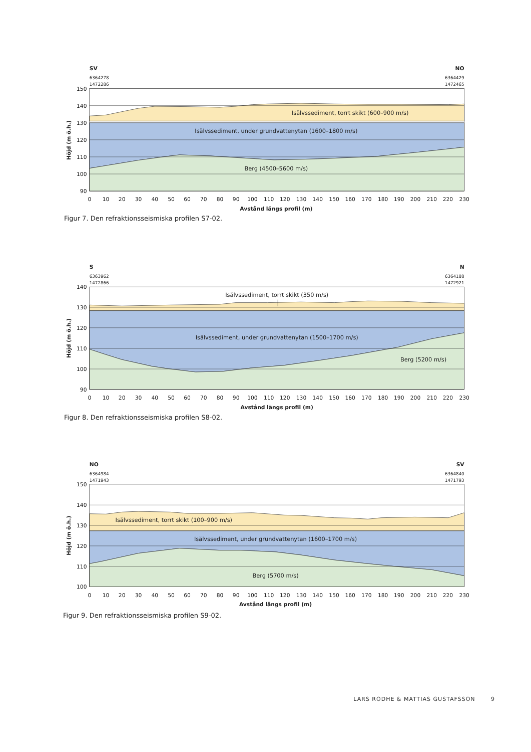SV
NO
6364278
1472286
6364429
1472465
150
140
130
120
110
100
90
Höjd (m ö.h.)
Isälvssediment, torrt skikt (600–900 m/s)
Isälvssediment, under grundvattenytan (1600–1800 m/s)
Berg (4500–5600 m/s)
0
10
20
30
40
50
60
70
80
90
100
110
120
130
140
150
160
170
180
190
200
210
220
230
Avstånd längs profil (m)
Figur 7. Den refraktionsseismiska profilen S7-02.
S
N
6363962
1472866
6364188
1472921
140
130
120
110
100
90
Höjd (m ö.h.)
Isälvssediment, torrt skikt (350 m/s)
Isälvssediment, under grundvattenytan (1500–1700 m/s)
Berg (5200 m/s)
0
10
20
30
40
50
60
70
80
90
100
110
120
130
140
150
160
170
180
190
200
210
220
230
Avstånd längs profil (m)
Figur 8. Den refraktionsseismiska profilen S8-02.
NO
SV
6364984
1471943
6364840
1471793
150
140
130
120
110
100
Höjd (m ö.h.)
Isälvssediment, torrt skikt (100–900 m/s)
Isälvssediment, under grundvattenytan (1600–1700 m/s)
Berg (5700 m/s)
0
10
20
30
40
50
60
70
80
90
100
110
120
130
140
150
160
170
180
190
200
210
220
230
Avstånd längs profil (m)
Figur 9. Den refraktionsseismiska profilen S9-02.
LARS RODHE & MATTIAS GUSTAFSSON 9